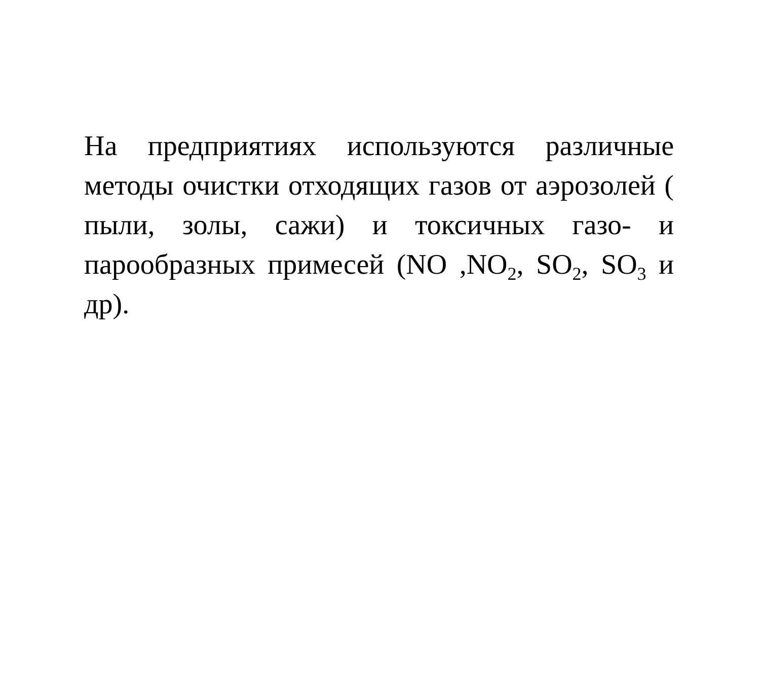На предприятиях используются различные методы очистки отходящих газов от аэрозолей ( пыли, золы, сажи) и токсичных газо- и парообразных примесей (NO ,NO<sub>2</sub>, SO<sub>2</sub>, SO<sub>3</sub> и др).